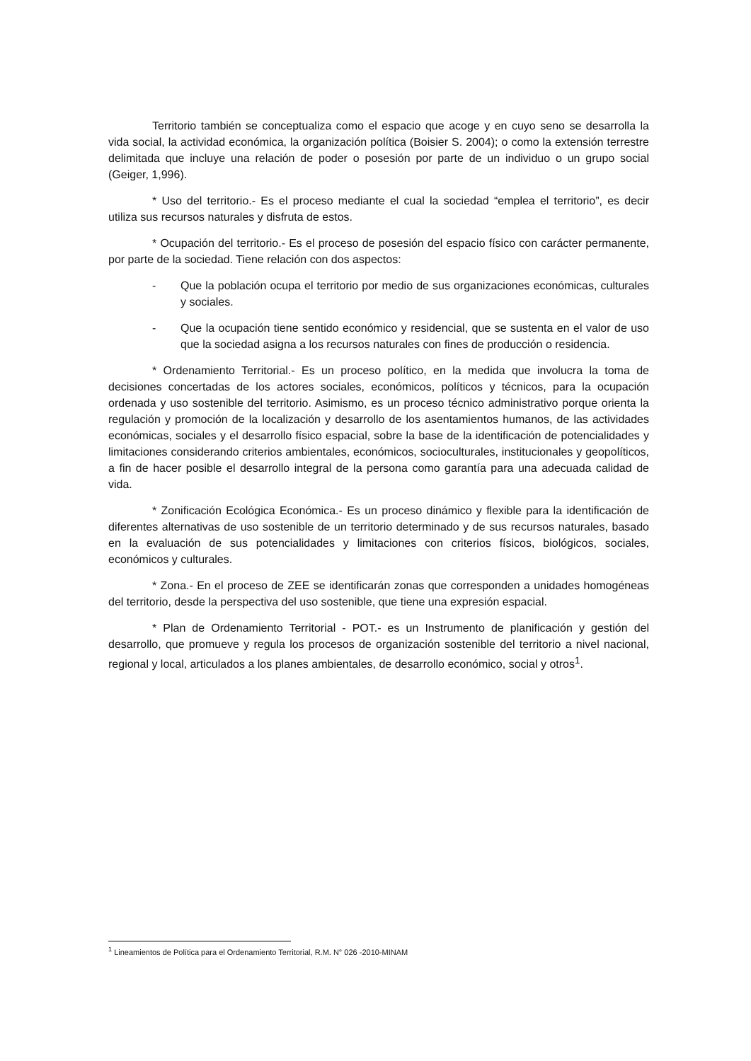Territorio también se conceptualiza como el espacio que acoge y en cuyo seno se desarrolla la vida social, la actividad económica, la organización política (Boisier S. 2004); o como la extensión terrestre delimitada que incluye una relación de poder o posesión por parte de un individuo o un grupo social (Geiger, 1,996).
* Uso del territorio.- Es el proceso mediante el cual la sociedad “emplea el territorio”, es decir utiliza sus recursos naturales y disfruta de estos.
* Ocupación del territorio.- Es el proceso de posesión del espacio físico con carácter permanente, por parte de la sociedad. Tiene relación con dos aspectos:
- Que la población ocupa el territorio por medio de sus organizaciones económicas, culturales y sociales.
- Que la ocupación tiene sentido económico y residencial, que se sustenta en el valor de uso que la sociedad asigna a los recursos naturales con fines de producción o residencia.
* Ordenamiento Territorial.- Es un proceso político, en la medida que involucra la toma de decisiones concertadas de los actores sociales, económicos, políticos y técnicos, para la ocupación ordenada y uso sostenible del territorio. Asimismo, es un proceso técnico administrativo porque orienta la regulación y promoción de la localización y desarrollo de los asentamientos humanos, de las actividades económicas, sociales y el desarrollo físico espacial, sobre la base de la identificación de potencialidades y limitaciones considerando criterios ambientales, económicos, socioculturales, institucionales y geopolíticos, a fin de hacer posible el desarrollo integral de la persona como garantía para una adecuada calidad de vida.
* Zonificación Ecológica Económica.- Es un proceso dinámico y flexible para la identificación de diferentes alternativas de uso sostenible de un territorio determinado y de sus recursos naturales, basado en la evaluación de sus potencialidades y limitaciones con criterios físicos, biológicos, sociales, económicos y culturales.
* Zona.- En el proceso de ZEE se identificarán zonas que corresponden a unidades homogéneas del territorio, desde la perspectiva del uso sostenible, que tiene una expresión espacial.
* Plan de Ordenamiento Territorial - POT.- es un Instrumento de planificación y gestión del desarrollo, que promueve y regula los procesos de organización sostenible del territorio a nivel nacional, regional y local, articulados a los planes ambientales, de desarrollo económico, social y otros<sup>1</sup>.
<sup>1</sup> Lineamientos de Política para el Ordenamiento Territorial, R.M. N° 026 -2010-MINAM